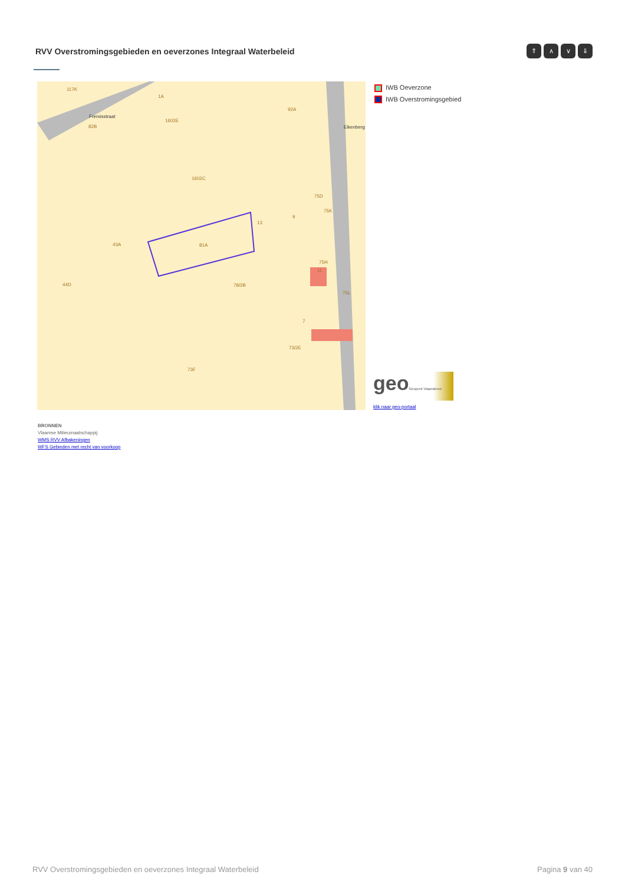RVV Overstromingsgebieden en oeverzones Integraal Waterbeleid
⇑ ∧ ∨ ⇓
117K
Fremisstraat
82B
1A
1602E
92A
1602C
75D
75K
9
13
43A
81A
75H
11
44D
78/2B
75L
7
73/2E
73F
Eikenberg
IWB Oeverzone
IWB Overstromingsgebied
geoGeopunt Vlaanderen
klik naar geo-portaal
BRONNEN
Vlaamse Milieumaatschappij
WMS RVV Afbakeningen
WFS Gebieden met recht van voorkoop
RVV Overstromingsgebieden en oeverzones Integraal Waterbeleid Pagina 9 van 40